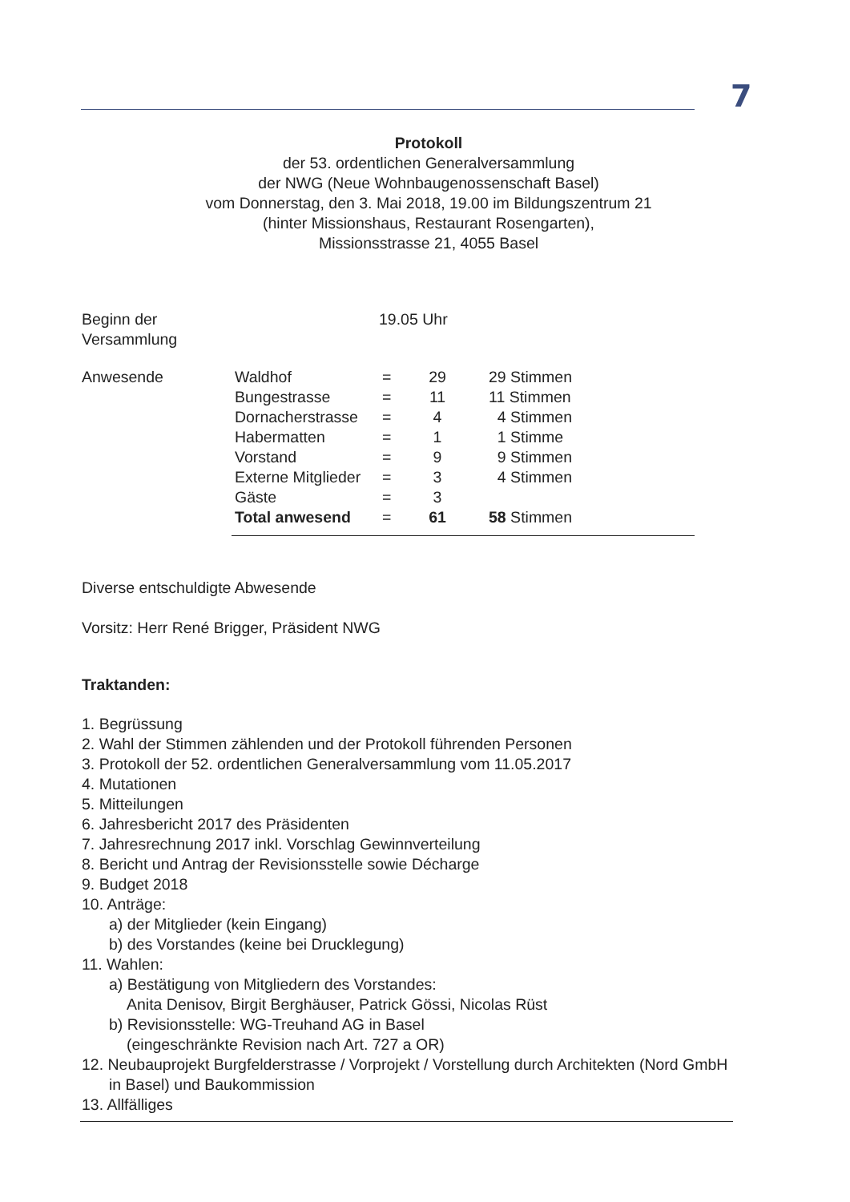7
Protokoll
der 53. ordentlichen Generalversammlung
der NWG (Neue Wohnbaugenossenschaft Basel)
vom Donnerstag, den 3. Mai 2018, 19.00 im Bildungszentrum 21
(hinter Missionshaus, Restaurant Rosengarten),
Missionsstrasse 21, 4055 Basel
| Beginn der Versammlung | 19.05 Uhr | | | |
| Anwesende | Waldhof | = | 29 | 29 Stimmen |
| | Bungestrasse | = | 11 | 11 Stimmen |
| | Dornacherstrasse | = | 4 | 4 Stimmen |
| | Habermatten | = | 1 | 1 Stimme |
| | Vorstand | = | 9 | 9 Stimmen |
| | Externe Mitglieder | = | 3 | 4 Stimmen |
| | Gäste | = | 3 | |
| | Total anwesend | = | 61 | 58 Stimmen |
Diverse entschuldigte Abwesende
Vorsitz: Herr René Brigger, Präsident NWG
Traktanden:
1. Begrüssung
2. Wahl der Stimmen zählenden und der Protokoll führenden Personen
3. Protokoll der 52. ordentlichen Generalversammlung vom 11.05.2017
4. Mutationen
5. Mitteilungen
6. Jahresbericht 2017 des Präsidenten
7. Jahresrechnung 2017 inkl. Vorschlag Gewinnverteilung
8. Bericht und Antrag der Revisionsstelle sowie Décharge
9. Budget 2018
10. Anträge:
a) der Mitglieder (kein Eingang)
b) des Vorstandes (keine bei Drucklegung)
11. Wahlen:
a) Bestätigung von Mitgliedern des Vorstandes:
Anita Denisov, Birgit Berghäuser, Patrick Gössi, Nicolas Rüst
b) Revisionsstelle: WG-Treuhand AG in Basel
(eingeschränkte Revision nach Art. 727 a OR)
12. Neubauprojekt Burgfelderstrasse / Vorprojekt / Vorstellung durch Architekten (Nord GmbH in Basel) und Baukommission
13. Allfälliges